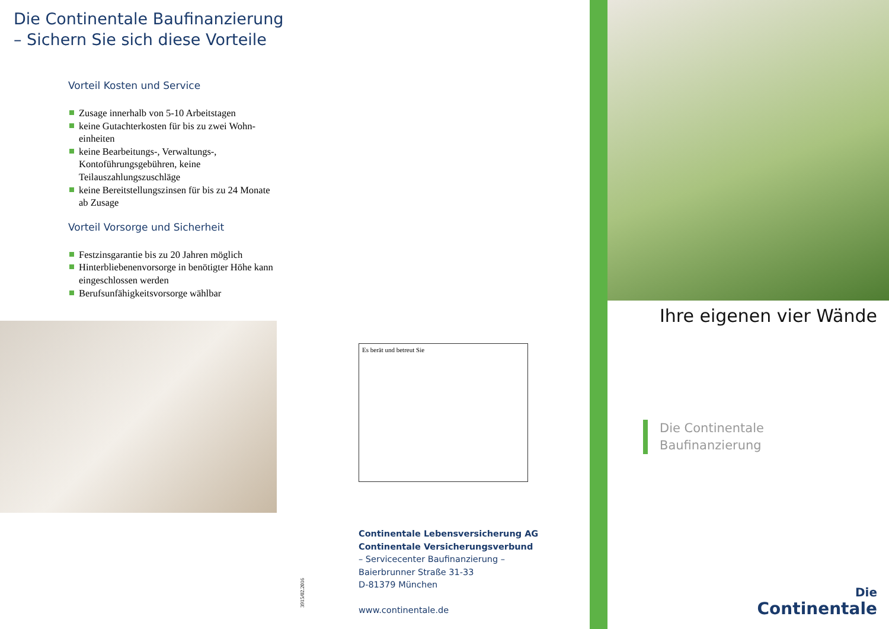Die Continentale Baufinanzierung
– Sichern Sie sich diese Vorteile
Vorteil Kosten und Service
Zusage innerhalb von 5-10 Arbeitstagen
keine Gutachterkosten für bis zu zwei Wohn­einheiten
keine Bearbeitungs-, Verwaltungs-, Kontoführungsgebühren, keine Teilauszahlungszuschläge
keine Bereitstellungszinsen für bis zu 24 Monate ab Zusage
Vorteil Vorsorge und Sicherheit
Festzinsgarantie bis zu 20 Jahren möglich
Hinterbliebenenvorsorge in benötigter Höhe kann eingeschlossen werden
Berufsunfähigkeitsvorsorge wählbar
Es berät und betreut Sie
3915/02.2016
Continentale Lebensversicherung AG
Continentale Versicherungsverbund
– Servicecenter Baufinanzierung –
Baierbrunner Straße 31-33
D-81379 München
www.continentale.de
Ihre eigenen vier Wände
Die Continentale
Baufinanzierung
Die
Continentale